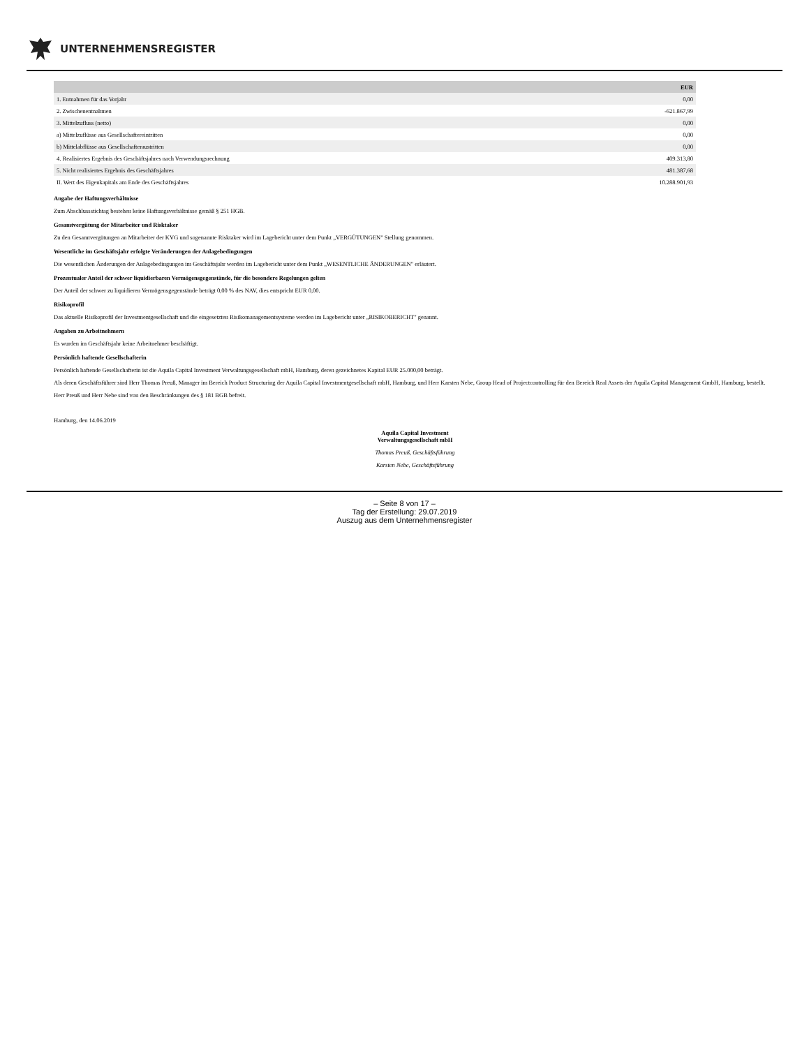UNTERNEHMENSREGISTER
| | EUR |
| --- | --- |
| 1. Entnahmen für das Vorjahr | 0,00 |
| 2. Zwischenentnahmen | -621.867,99 |
| 3. Mittelzufluss (netto) | 0,00 |
| a) Mittelzuflüsse aus Gesellschaftereintritten | 0,00 |
| b) Mittelabflüsse aus Gesellschafteraustritten | 0,00 |
| 4. Realisiertes Ergebnis des Geschäftsjahres nach Verwendungsrechnung | 409.313,80 |
| 5. Nicht realisiertes Ergebnis des Geschäftsjahres | 481.387,68 |
| II. Wert des Eigenkapitals am Ende des Geschäftsjahres | 10.288.901,93 |
Angabe der Haftungsverhältnisse
Zum Abschlussstichtag bestehen keine Haftungsverhältnisse gemäß § 251 HGB.
Gesamtvergütung der Mitarbeiter und Risktaker
Zu den Gesamtvergütungen an Mitarbeiter der KVG und sogenannte Risktaker wird im Lagebericht unter dem Punkt „VERGÜTUNGEN" Stellung genommen.
Wesentliche im Geschäftsjahr erfolgte Veränderungen der Anlagebedingungen
Die wesentlichen Änderungen der Anlagebedingungen im Geschäftsjahr werden im Lagebericht unter dem Punkt „WESENTLICHE ÄNDERUNGEN" erläutert.
Prozentualer Anteil der schwer liquidierbaren Vermögensgegenstände, für die besondere Regelungen gelten
Der Anteil der schwer zu liquidieren Vermögensgegenstände beträgt 0,00 % des NAV, dies entspricht EUR 0,00.
Risikoprofil
Das aktuelle Risikoprofil der Investmentgesellschaft und die eingesetzten Risikomanagementsysteme werden im Lagebericht unter „RISIKOBERICHT" genannt.
Angaben zu Arbeitnehmern
Es wurden im Geschäftsjahr keine Arbeitnehmer beschäftigt.
Persönlich haftende Gesellschafterin
Persönlich haftende Gesellschafterin ist die Aquila Capital Investment Verwaltungsgesellschaft mbH, Hamburg, deren gezeichnetes Kapital EUR 25.000,00 beträgt.
Als deren Geschäftsführer sind Herr Thomas Preuß, Manager im Bereich Product Structuring der Aquila Capital Investmentgesellschaft mbH, Hamburg, und Herr Karsten Nebe, Group Head of Projectcontrolling für den Bereich Real Assets der Aquila Capital Management GmbH, Hamburg, bestellt.
Herr Preuß und Herr Nebe sind von den Beschränkungen des § 181 BGB befreit.
Hamburg, den 14.06.2019
Aquila Capital Investment
Verwaltungsgesellschaft mbH
Thomas Preuß, Geschäftsführung
Karsten Nebe, Geschäftsführung
– Seite 8 von 17 –
Tag der Erstellung: 29.07.2019
Auszug aus dem Unternehmensregister